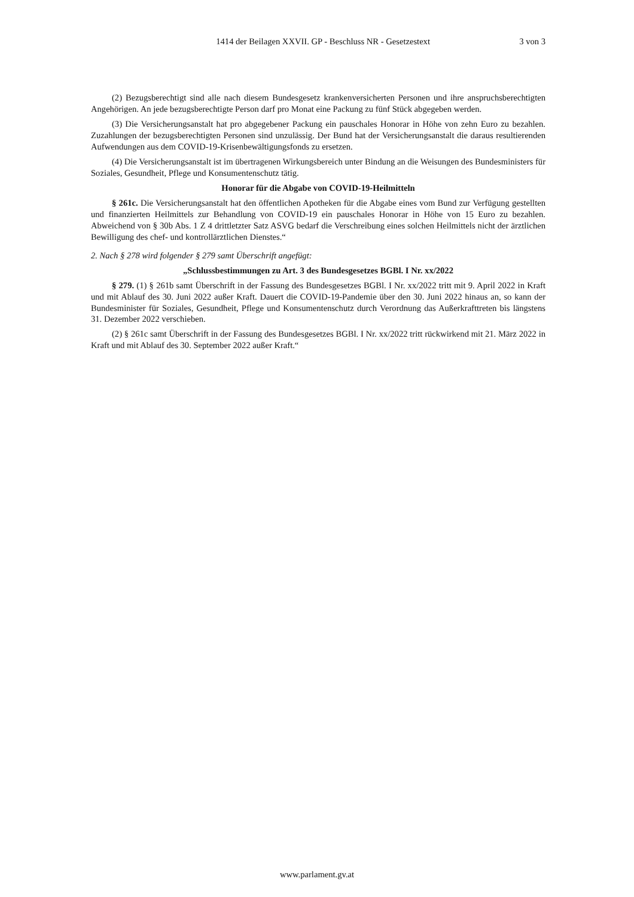1414 der Beilagen XXVII. GP - Beschluss NR - Gesetzestext 3 von 3
(2) Bezugsberechtigt sind alle nach diesem Bundesgesetz krankenversicherten Personen und ihre anspruchsberechtigten Angehörigen. An jede bezugsberechtigte Person darf pro Monat eine Packung zu fünf Stück abgegeben werden.
(3) Die Versicherungsanstalt hat pro abgegebener Packung ein pauschales Honorar in Höhe von zehn Euro zu bezahlen. Zuzahlungen der bezugsberechtigten Personen sind unzulässig. Der Bund hat der Versicherungsanstalt die daraus resultierenden Aufwendungen aus dem COVID-19-Krisenbewältigungsfonds zu ersetzen.
(4) Die Versicherungsanstalt ist im übertragenen Wirkungsbereich unter Bindung an die Weisungen des Bundesministers für Soziales, Gesundheit, Pflege und Konsumentenschutz tätig.
Honorar für die Abgabe von COVID-19-Heilmitteln
§ 261c. Die Versicherungsanstalt hat den öffentlichen Apotheken für die Abgabe eines vom Bund zur Verfügung gestellten und finanzierten Heilmittels zur Behandlung von COVID-19 ein pauschales Honorar in Höhe von 15 Euro zu bezahlen. Abweichend von § 30b Abs. 1 Z 4 drittletzter Satz ASVG bedarf die Verschreibung eines solchen Heilmittels nicht der ärztlichen Bewilligung des chef- und kontrollärztlichen Dienstes.“
2. Nach § 278 wird folgender § 279 samt Überschrift angefügt:
„Schlussbestimmungen zu Art. 3 des Bundesgesetzes BGBl. I Nr. xx/2022
§ 279. (1) § 261b samt Überschrift in der Fassung des Bundesgesetzes BGBl. I Nr. xx/2022 tritt mit 9. April 2022 in Kraft und mit Ablauf des 30. Juni 2022 außer Kraft. Dauert die COVID-19-Pandemie über den 30. Juni 2022 hinaus an, so kann der Bundesminister für Soziales, Gesundheit, Pflege und Konsumentenschutz durch Verordnung das Außerkrafttreten bis längstens 31. Dezember 2022 verschieben.
(2) § 261c samt Überschrift in der Fassung des Bundesgesetzes BGBl. I Nr. xx/2022 tritt rückwirkend mit 21. März 2022 in Kraft und mit Ablauf des 30. September 2022 außer Kraft.“
www.parlament.gv.at